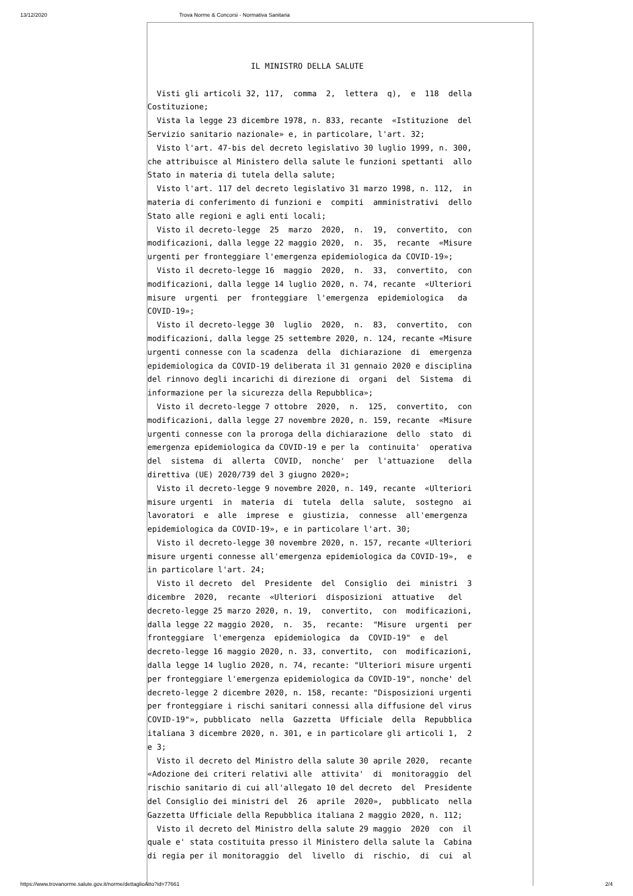13/12/2020 Trova Norme & Concorsi - Normativa Sanitaria
                      IL MINISTRO DELLA SALUTE

  Visti gli articoli 32, 117,  comma  2,  lettera  q),  e  118  della
Costituzione;
  Vista la legge 23 dicembre 1978, n. 833, recante  «Istituzione  del
Servizio sanitario nazionale» e, in particolare, l'art. 32;
  Visto l'art. 47-bis del decreto legislativo 30 luglio 1999, n. 300,
che attribuisce al Ministero della salute le funzioni spettanti  allo
Stato in materia di tutela della salute;
  Visto l'art. 117 del decreto legislativo 31 marzo 1998, n. 112,  in
materia di conferimento di funzioni e  compiti  amministrativi  dello
Stato alle regioni e agli enti locali;
  Visto il decreto-legge  25  marzo  2020,  n.  19,  convertito,  con
modificazioni, dalla legge 22 maggio 2020,  n.  35,  recante  «Misure
urgenti per fronteggiare l'emergenza epidemiologica da COVID-19»;
  Visto il decreto-legge 16  maggio  2020,  n.  33,  convertito,  con
modificazioni, dalla legge 14 luglio 2020, n. 74, recante  «Ulteriori
misure  urgenti  per  fronteggiare  l'emergenza  epidemiologica   da
COVID-19»;
  Visto il decreto-legge 30  luglio  2020,  n.  83,  convertito,  con
modificazioni, dalla legge 25 settembre 2020, n. 124, recante «Misure
urgenti connesse con la scadenza  della  dichiarazione  di  emergenza
epidemiologica da COVID-19 deliberata il 31 gennaio 2020 e disciplina
del rinnovo degli incarichi di direzione di  organi  del  Sistema  di
informazione per la sicurezza della Repubblica»;
  Visto il decreto-legge 7 ottobre  2020,  n.  125,  convertito,  con
modificazioni, dalla legge 27 novembre 2020, n. 159, recante  «Misure
urgenti connesse con la proroga della dichiarazione  dello  stato  di
emergenza epidemiologica da COVID-19 e per la  continuita'  operativa
del  sistema  di  allerta  COVID,  nonche'  per  l'attuazione   della
direttiva (UE) 2020/739 del 3 giugno 2020»;
  Visto il decreto-legge 9 novembre 2020, n. 149, recante  «Ulteriori
misure urgenti  in  materia  di  tutela  della  salute,  sostegno  ai
lavoratori  e  alle  imprese  e  giustizia,  connesse  all'emergenza
epidemiologica da COVID-19», e in particolare l'art. 30;
  Visto il decreto-legge 30 novembre 2020, n. 157, recante «Ulteriori
misure urgenti connesse all'emergenza epidemiologica da COVID-19»,  e
in particolare l'art. 24;
  Visto il decreto  del  Presidente  del  Consiglio  dei  ministri  3
dicembre  2020,  recante  «Ulteriori  disposizioni  attuative   del
decreto-legge 25 marzo 2020, n. 19,  convertito,  con  modificazioni,
dalla legge 22 maggio 2020,  n.  35,  recante:  "Misure  urgenti  per
fronteggiare  l'emergenza  epidemiologica  da  COVID-19"  e  del
decreto-legge 16 maggio 2020, n. 33, convertito,  con  modificazioni,
dalla legge 14 luglio 2020, n. 74, recante: "Ulteriori misure urgenti
per fronteggiare l'emergenza epidemiologica da COVID-19", nonche' del
decreto-legge 2 dicembre 2020, n. 158, recante: "Disposizioni urgenti
per fronteggiare i rischi sanitari connessi alla diffusione del virus
COVID-19"», pubblicato  nella  Gazzetta  Ufficiale  della  Repubblica
italiana 3 dicembre 2020, n. 301, e in particolare gli articoli 1,  2
e 3;
  Visto il decreto del Ministro della salute 30 aprile 2020,  recante
«Adozione dei criteri relativi alle  attivita'  di  monitoraggio  del
rischio sanitario di cui all'allegato 10 del decreto  del  Presidente
del Consiglio dei ministri del  26  aprile  2020»,  pubblicato  nella
Gazzetta Ufficiale della Repubblica italiana 2 maggio 2020, n. 112;
  Visto il decreto del Ministro della salute 29 maggio  2020  con  il
quale e' stata costituita presso il Ministero della salute la  Cabina
di regia per il monitoraggio  del  livello  di  rischio,  di  cui  al
https://www.trovanorme.salute.gov.it/norme/dettaglioAtto?id=77661 2/4